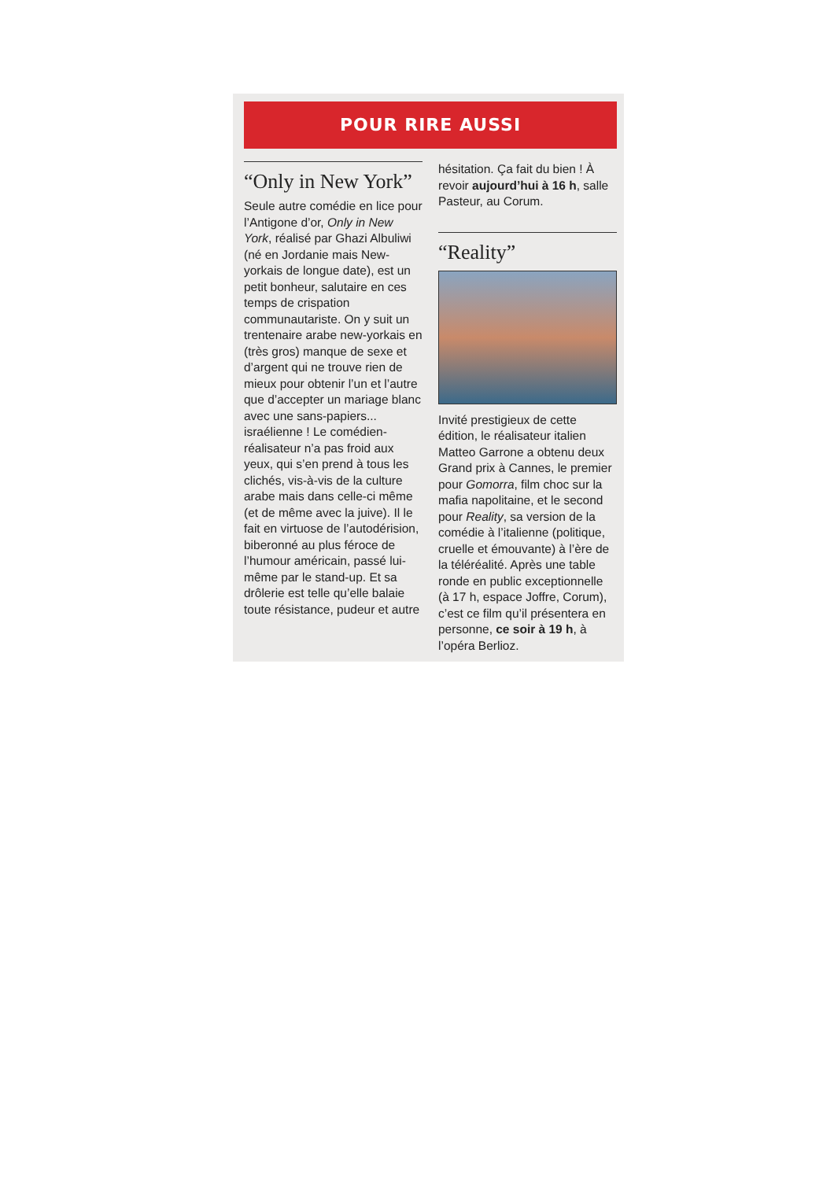POUR RIRE AUSSI
“Only in New York”
Seule autre comédie en lice pour l’Antigone d’or, Only in New York, réalisé par Ghazi Albuliwi (né en Jordanie mais New-yorkais de longue date), est un petit bonheur, salutaire en ces temps de crispation communautariste. On y suit un trentenaire arabe new-yorkais en (très gros) manque de sexe et d’argent qui ne trouve rien de mieux pour obtenir l’un et l’autre que d’accepter un mariage blanc avec une sans-papiers... israélienne ! Le comédien-réalisateur n’a pas froid aux yeux, qui s’en prend à tous les clichés, vis-à-vis de la culture arabe mais dans celle-ci même (et de même avec la juive). Il le fait en virtuose de l’autodérision, biberonné au plus féroce de l’humour américain, passé lui-même par le stand-up. Et sa drôlerie est telle qu’elle balaie toute résistance, pudeur et autre
hésitation. Ça fait du bien ! À revoir aujourd’hui à 16 h, salle Pasteur, au Corum.
“Reality”
Invité prestigieux de cette édition, le réalisateur italien Matteo Garrone a obtenu deux Grand prix à Cannes, le premier pour Gomorra, film choc sur la mafia napolitaine, et le second pour Reality, sa version de la comédie à l’italienne (politique, cruelle et émouvante) à l’ère de la téléréalité. Après une table ronde en public exceptionnelle (à 17 h, espace Joffre, Corum), c’est ce film qu’il présentera en personne, ce soir à 19 h, à l’opéra Berlioz.